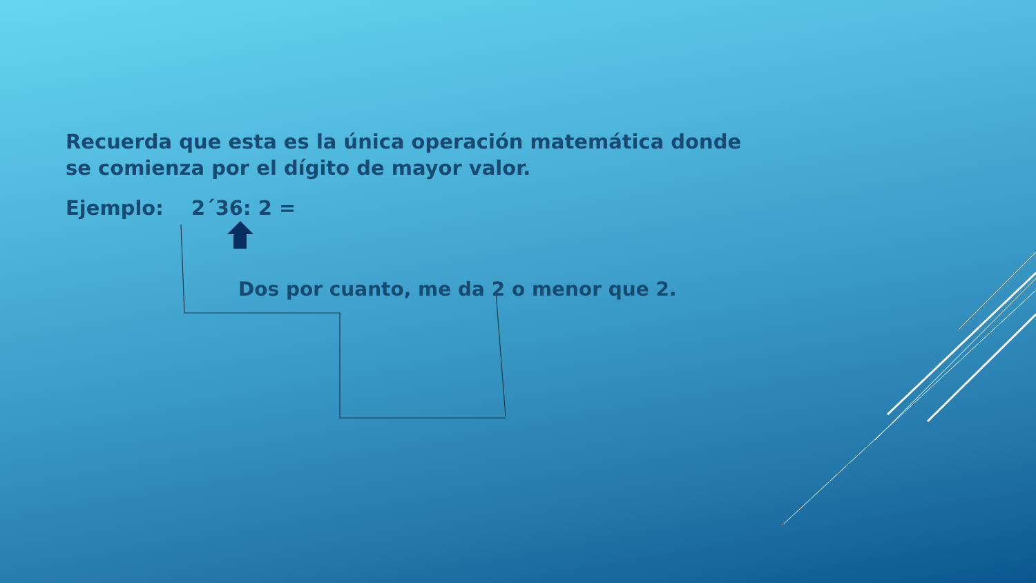Recuerda que esta es la única operación matemática donde se comienza por el dígito de mayor valor.
Ejemplo: 2´36: 2 =
Dos por cuanto, me da 2 o menor que 2.